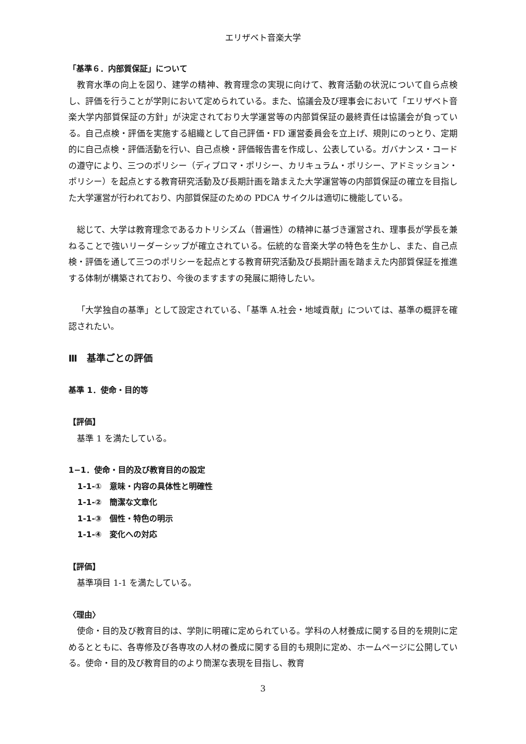エリザベト音楽大学
「基準６．内部質保証」について
教育水準の向上を図り、建学の精神、教育理念の実現に向けて、教育活動の状況について自ら点検し、評価を行うことが学則において定められている。また、協議会及び理事会において「エリザベト音楽大学内部質保証の方針」が決定されており大学運営等の内部質保証の最終責任は協議会が負っている。自己点検・評価を実施する組織として自己評価・FD 運営委員会を立上げ、規則にのっとり、定期的に自己点検・評価活動を行い、自己点検・評価報告書を作成し、公表している。ガバナンス・コードの遵守により、三つのポリシー（ディプロマ・ポリシー、カリキュラム・ポリシー、アドミッション・ポリシー）を起点とする教育研究活動及び長期計画を踏まえた大学運営等の内部質保証の確立を目指した大学運営が行われており、内部質保証のための PDCA サイクルは適切に機能している。
総じて、大学は教育理念であるカトリシズム（普遍性）の精神に基づき運営され、理事長が学長を兼ねることで強いリーダーシップが確立されている。伝統的な音楽大学の特色を生かし、また、自己点検・評価を通して三つのポリシーを起点とする教育研究活動及び長期計画を踏まえた内部質保証を推進する体制が構築されており、今後のますますの発展に期待したい。
「大学独自の基準」として設定されている、「基準 A.社会・地域貢献」については、基準の概評を確認されたい。
Ⅲ　基準ごとの評価
基準 1．使命・目的等
【評価】
基準 1 を満たしている。
1−1．使命・目的及び教育目的の設定
1-1-①　意味・内容の具体性と明確性
1-1-②　簡潔な文章化
1-1-③　個性・特色の明示
1-1-④　変化への対応
【評価】
基準項目 1-1 を満たしている。
〈理由〉
使命・目的及び教育目的は、学則に明確に定められている。学科の人材養成に関する目的を規則に定めるとともに、各専修及び各専攻の人材の養成に関する目的も規則に定め、ホームページに公開している。使命・目的及び教育目的のより簡潔な表現を目指し、教育
3